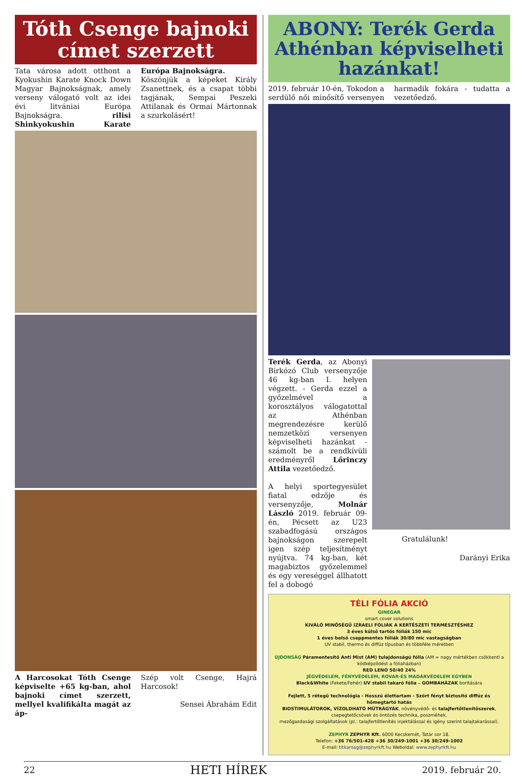Tóth Csenge bajnoki címet szerzett
Tata városa adott otthont a Kyokushin Karate Knock Down Magyar Bajnokságnak, amely verseny válogató volt az idei évi litvániai Európa Bajnokságra. rilisi Shinkyokushin Karate Európa Bajnokságra.
Köszönjük a képeket Király Zsanettnek, és a csapat többi tagjának, Sempai Peszeki Attilanak és Ormai Mártonnak a szurkolásért!
A Harcosokat Tóth Csenge képviselte +65 kg-ban, ahol bajnoki címet szerzett, mellyel kvalifikálta magát az áp-
Szép volt Csenge, Hajrá Harcosok!
Sensei Ábrahám Edit
ABONY: Terék Gerda Athénban képviselheti hazánkat!
2019. február 10-én, Tokodon a serdülő női minősítő versenyen harmadik fokára - tudatta a vezetőedző.
Terék Gerda, az Abonyi Birkózó Club versenyzője 46 kg-ban I. helyen végzett. - Gerda ezzel a győzelmével a korosztályos válogatottal az Athénban megrendezésre kerülő nemzetközi versenyen képviselheti hazánkat - számolt be a rendkívüli eredményről Lőrinczy Attila vezetőedző.
A helyi sportegyesület fiatal edzője és versenyzője, Molnár László 2019. február 09-én, Pécsett az U23 szabadfogású országos bajnokságon szerepelt igen szép teljesítményt nyújtva. 74 kg-ban, két magabiztos győzelemmel és egy vereséggel állhatott fel a dobogó
Gratulálunk!
Darányi Erika
TÉLI FÓLIA AKCIÓ
GINEGAR
smart cover solutions
KIVÁLÓ MINŐSÉGŰ IZRAELI FÓLIÁK A KERTÉSZETI TERMESZTÉSHEZ
3 éves külső tartós fóliák 150 mic
1 éves belső cseppmentes fóliák 30/80 mic vastagságban
UV stabil, thermo és diffúz típusban és többféle méretben
ÚJDONSÁG Páramentesítő Anti Mist (AM) tulajdonságú fólia (AM = nagy mértékben csökkenti a ködképződést a fóliaházban)
RED LENO 50/40 24%
JÉGVÉDELEM, FÉNYVÉDELEM, ROVAR-ÉS MADÁRVÉDELEM EGYBEN
Black&White (Fekete/Fehér) UV stabil takaró fólia – GOMBAHÁZAK borítására
Fejlett, 5 rétegű technológia - Hosszú élettartam - Szórt fényt biztosító diffúz és hőmegtartó hatás
BIOSTIMULÁTOROK, VÍZOLDHATÓ MŰTRÁGYÁK, növényvédő- és talajfertőtlenítőszerek,
csepegtetőcsövek és öntözés technika, poszméhek,
mezőgazdasági szolgáltatások (pl.: talajfertőtlenítés injektálással és igény szerint talajtakarással).
ZEPHYR ZEPHYR Kft. 6000 Kecskemét, Tatár sor 18.
Telefon: +36 76/501-428 +36 30/249-1001 +36 30/249-1002
E-mail: titkarsag@zephyrkft.hu Weboldal: www.zephyrkft.hu
22 HETI HÍREK 2019. február 20.